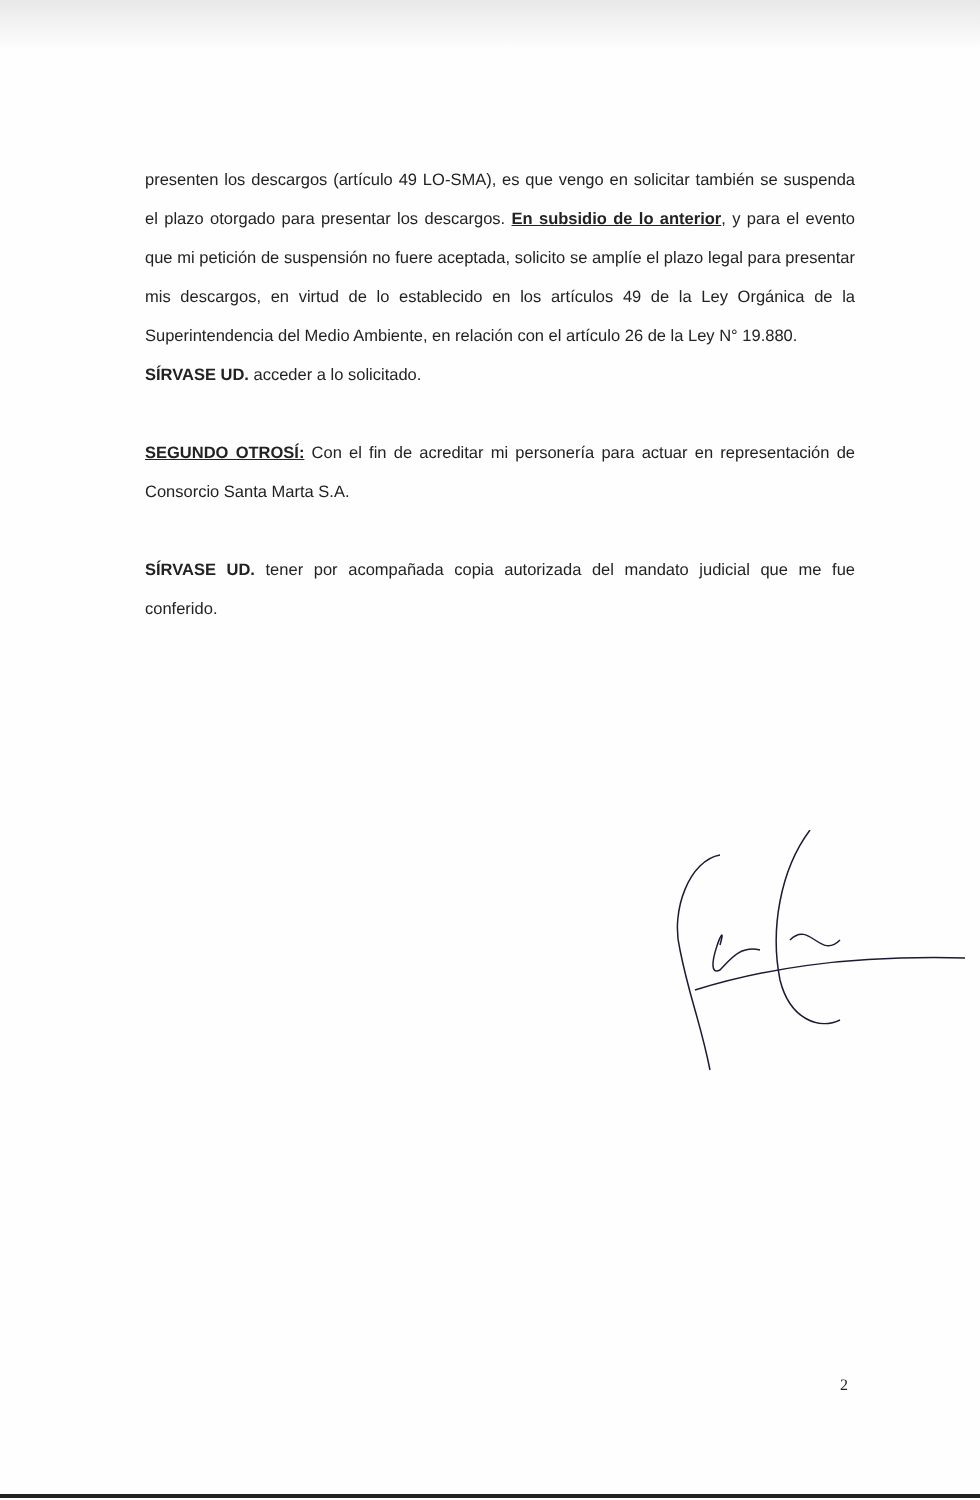presenten los descargos (artículo 49 LO-SMA), es que vengo en solicitar también se suspenda el plazo otorgado para presentar los descargos. En subsidio de lo anterior, y para el evento que mi petición de suspensión no fuere aceptada, solicito se amplíe el plazo legal para presentar mis descargos, en virtud de lo establecido en los artículos 49 de la Ley Orgánica de la Superintendencia del Medio Ambiente, en relación con el artículo 26 de la Ley N° 19.880.
SÍRVASE UD. acceder a lo solicitado.
SEGUNDO OTROSÍ: Con el fin de acreditar mi personería para actuar en representación de Consorcio Santa Marta S.A.
SÍRVASE UD. tener por acompañada copia autorizada del mandato judicial que me fue conferido.
2